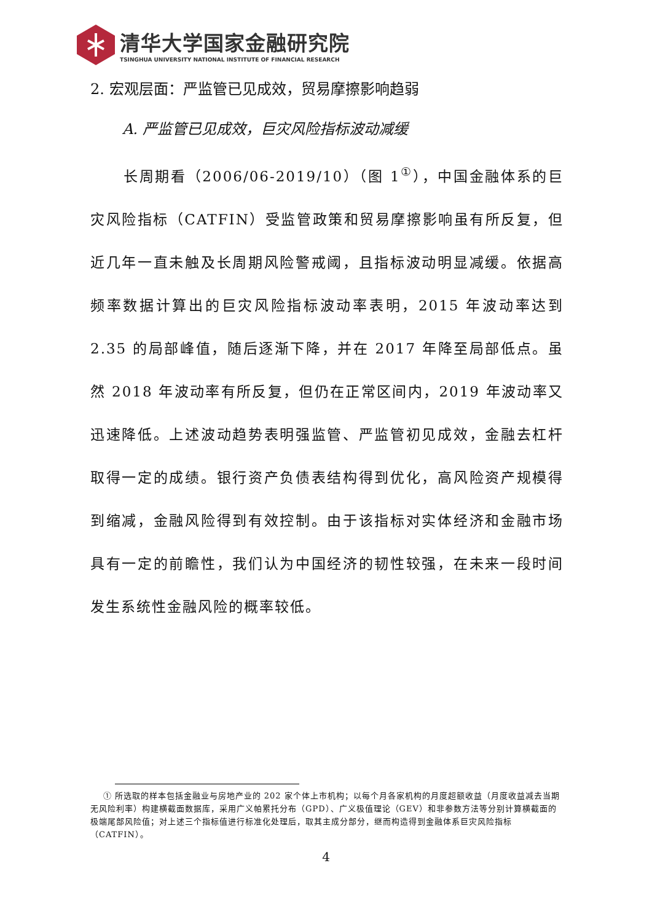清华大学国家金融研究院
TSINGHUA UNIVERSITY NATIONAL INSTITUTE OF FINANCIAL RESEARCH
2. 宏观层面：严监管已见成效，贸易摩擦影响趋弱
A. 严监管已见成效，巨灾风险指标波动减缓
长周期看（2006/06-2019/10）（图 1<sup>①</sup>），中国金融体系的巨灾风险指标（CATFIN）受监管政策和贸易摩擦影响虽有所反复，但近几年一直未触及长周期风险警戒阈，且指标波动明显减缓。依据高频率数据计算出的巨灾风险指标波动率表明，2015 年波动率达到 2.35 的局部峰值，随后逐渐下降，并在 2017 年降至局部低点。虽然 2018 年波动率有所反复，但仍在正常区间内，2019 年波动率又迅速降低。上述波动趋势表明强监管、严监管初见成效，金融去杠杆取得一定的成绩。银行资产负债表结构得到优化，高风险资产规模得到缩减，金融风险得到有效控制。由于该指标对实体经济和金融市场具有一定的前瞻性，我们认为中国经济的韧性较强，在未来一段时间发生系统性金融风险的概率较低。
① 所选取的样本包括金融业与房地产业的 202 家个体上市机构；以每个月各家机构的月度超额收益（月度收益减去当期无风险利率）构建横截面数据库，采用广义帕累托分布（GPD）、广义极值理论（GEV）和非参数方法等分别计算横截面的极端尾部风险值；对上述三个指标值进行标准化处理后，取其主成分部分，继而构造得到金融体系巨灾风险指标（CATFIN）。
4